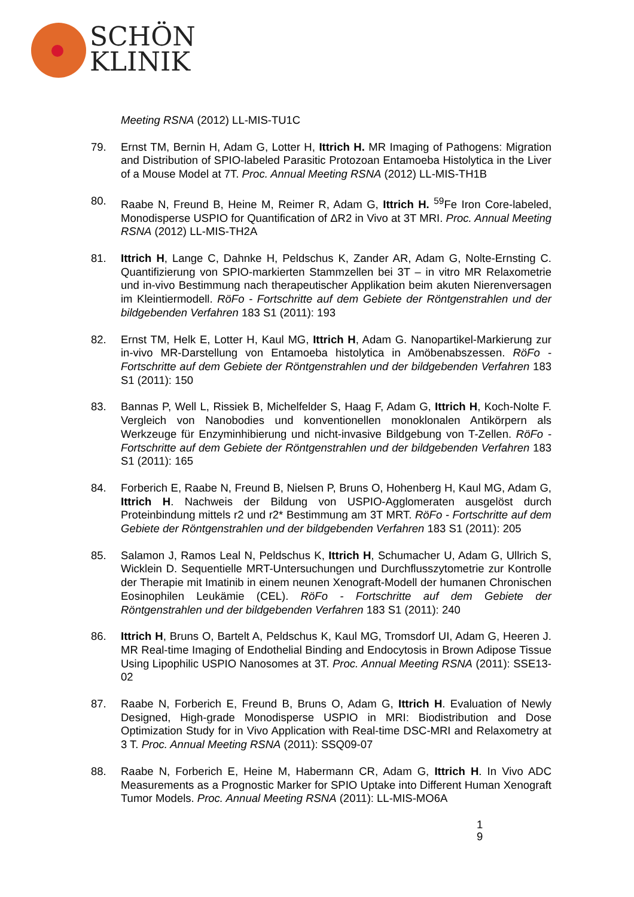SCHÖN
KLINIK
Meeting RSNA (2012) LL-MIS-TU1C
79. Ernst TM, Bernin H, Adam G, Lotter H, Ittrich H. MR Imaging of Pathogens: Migration and Distribution of SPIO-labeled Parasitic Protozoan Entamoeba Histolytica in the Liver of a Mouse Model at 7T. Proc. Annual Meeting RSNA (2012) LL-MIS-TH1B
80. Raabe N, Freund B, Heine M, Reimer R, Adam G, Ittrich H. <sup>59</sup>Fe Iron Core-labeled, Monodisperse USPIO for Quantification of ΔR2 in Vivo at 3T MRI. Proc. Annual Meeting RSNA (2012) LL-MIS-TH2A
81. Ittrich H, Lange C, Dahnke H, Peldschus K, Zander AR, Adam G, Nolte-Ernsting C. Quantifizierung von SPIO-markierten Stammzellen bei 3T – in vitro MR Relaxometrie und in-vivo Bestimmung nach therapeutischer Applikation beim akuten Nierenversagen im Kleintiermodell. RöFo - Fortschritte auf dem Gebiete der Röntgenstrahlen und der bildgebenden Verfahren 183 S1 (2011): 193
82. Ernst TM, Helk E, Lotter H, Kaul MG, Ittrich H, Adam G. Nanopartikel-Markierung zur in-vivo MR-Darstellung von Entamoeba histolytica in Amöbenabszessen. RöFo - Fortschritte auf dem Gebiete der Röntgenstrahlen und der bildgebenden Verfahren 183 S1 (2011): 150
83. Bannas P, Well L, Rissiek B, Michelfelder S, Haag F, Adam G, Ittrich H, Koch-Nolte F. Vergleich von Nanobodies und konventionellen monoklonalen Antikörpern als Werkzeuge für Enzyminhibierung und nicht-invasive Bildgebung von T-Zellen. RöFo - Fortschritte auf dem Gebiete der Röntgenstrahlen und der bildgebenden Verfahren 183 S1 (2011): 165
84. Forberich E, Raabe N, Freund B, Nielsen P, Bruns O, Hohenberg H, Kaul MG, Adam G, Ittrich H. Nachweis der Bildung von USPIO-Agglomeraten ausgelöst durch Proteinbindung mittels r2 und r2* Bestimmung am 3T MRT. RöFo - Fortschritte auf dem Gebiete der Röntgenstrahlen und der bildgebenden Verfahren 183 S1 (2011): 205
85. Salamon J, Ramos Leal N, Peldschus K, Ittrich H, Schumacher U, Adam G, Ullrich S, Wicklein D. Sequentielle MRT-Untersuchungen und Durchflusszytometrie zur Kontrolle der Therapie mit Imatinib in einem neunen Xenograft-Modell der humanen Chronischen Eosinophilen Leukämie (CEL). RöFo - Fortschritte auf dem Gebiete der Röntgenstrahlen und der bildgebenden Verfahren 183 S1 (2011): 240
86. Ittrich H, Bruns O, Bartelt A, Peldschus K, Kaul MG, Tromsdorf UI, Adam G, Heeren J. MR Real-time Imaging of Endothelial Binding and Endocytosis in Brown Adipose Tissue Using Lipophilic USPIO Nanosomes at 3T. Proc. Annual Meeting RSNA (2011): SSE13-02
87. Raabe N, Forberich E, Freund B, Bruns O, Adam G, Ittrich H. Evaluation of Newly Designed, High-grade Monodisperse USPIO in MRI: Biodistribution and Dose Optimization Study for in Vivo Application with Real-time DSC-MRI and Relaxometry at 3 T. Proc. Annual Meeting RSNA (2011): SSQ09-07
88. Raabe N, Forberich E, Heine M, Habermann CR, Adam G, Ittrich H. In Vivo ADC Measurements as a Prognostic Marker for SPIO Uptake into Different Human Xenograft Tumor Models. Proc. Annual Meeting RSNA (2011): LL-MIS-MO6A
1
9